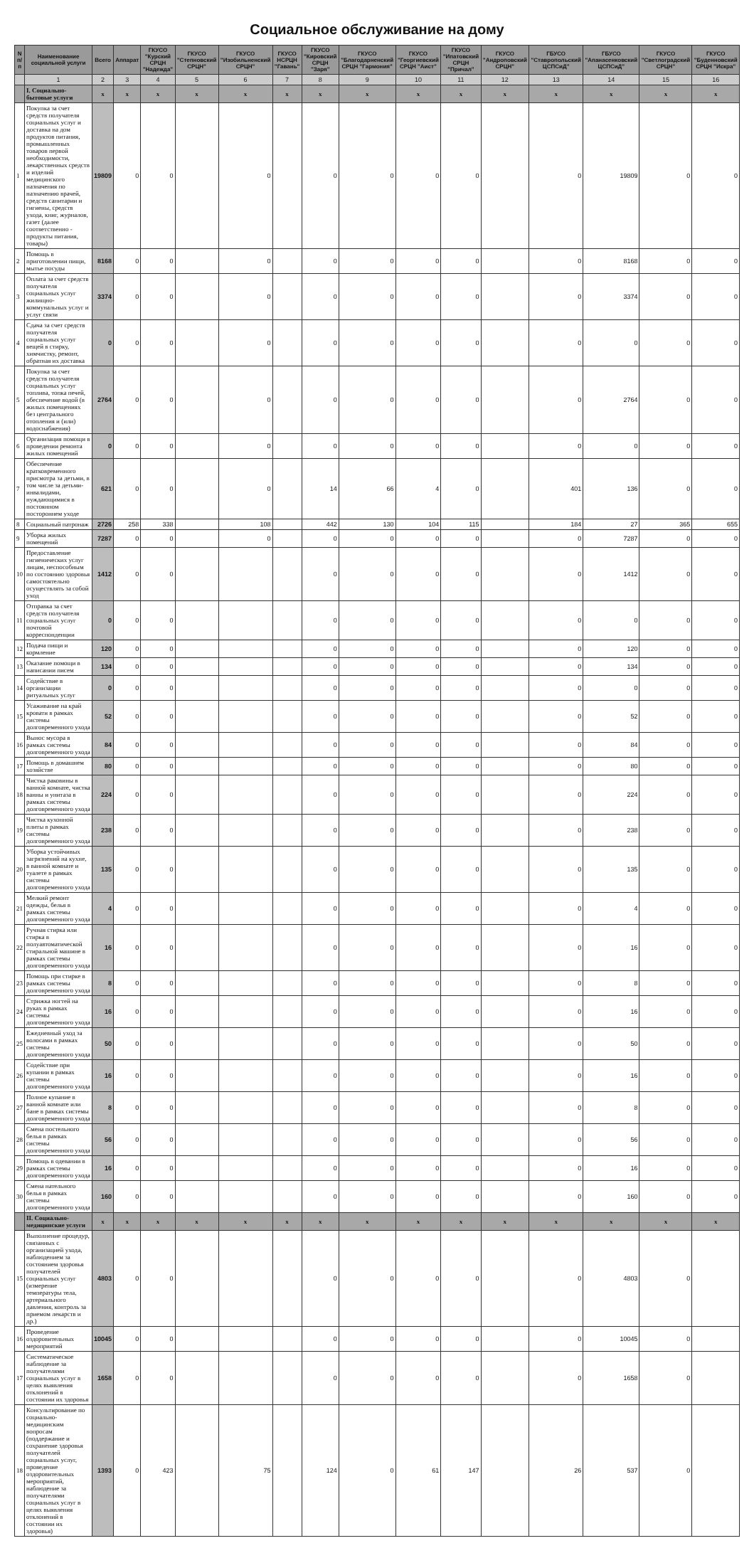Социальное обслуживание на дому
| N п/п | Наименование социальной услуги | Всего | Аппарат | ГКУСО "Курский СРЦН "Надежда" | ГКУСО "Степновский СРЦН" | ГКУСО "Изобильненский СРЦН" | ГКУСО НСРЦН "Гавань" | ГКУСО "Кировский СРЦН "Заря" | ГКУСО "Благодарненский СРЦН "Гармония" | ГКУСО "Георгиевский СРЦН "Аист" | ГКУСО "Ипатовский СРЦН "Причал" | ГКУСО "Андроповский СРЦН" | ГБУСО "Ставропольский ЦСПСиД" | ГБУСО "Апанасенковский ЦСПСиД" | ГКУСО "Светлоградский СРЦН" | ГКУСО "Буденновский СРЦН "Искра" |
| --- | --- | --- | --- | --- | --- | --- | --- | --- | --- | --- | --- | --- | --- | --- | --- | --- |
| | 1 | 2 | 3 | 4 | 5 | 6 | 7 | 8 | 9 | 10 | 11 | 12 | 13 | 14 | 15 | 16 |
| | I. Социально-бытовые услуги | x | x | x | x | x | x | x | x | x | x | x | x | x | x | x |
| 1 | Покупка за счет средств получателя социальных услуг и доставка на дом продуктов питания, промышленных товаров первой необходимости, лекарственных средств и изделий медицинского назначения по назначению врачей, средств санитарии и гигиены, средств ухода, книг, журналов, газет (далее соответственно - продукты питания, товары) | 19809 | 0 | 0 | | 0 | | 0 | 0 | 0 | 0 | | 0 | 19809 | 0 | 0 |
| 2 | Помощь в приготовлении пищи, мытье посуды | 8168 | 0 | 0 | | 0 | | 0 | 0 | 0 | 0 | | 0 | 8168 | 0 | 0 |
| 3 | Оплата за счет средств получателя социальных услуг жилищно-коммунальных услуг и услуг связи | 3374 | 0 | 0 | | 0 | | 0 | 0 | 0 | 0 | | 0 | 3374 | 0 | 0 |
| 4 | Сдача за счет средств получателя социальных услуг вещей в стирку, химчистку, ремонт, обратная их доставка | 0 | 0 | 0 | | 0 | | 0 | 0 | 0 | 0 | | 0 | 0 | 0 | 0 |
| 5 | Покупка за счет средств получателя социальных услуг топлива, топка печей, обеспечение водой (в жилых помещениях без центрального отопления и (или) водоснабжения) | 2764 | 0 | 0 | | 0 | | 0 | 0 | 0 | 0 | | 0 | 2764 | 0 | 0 |
| 6 | Организация помощи в проведении ремонта жилых помещений | 0 | 0 | 0 | | 0 | | 0 | 0 | 0 | 0 | | 0 | 0 | 0 | 0 |
| 7 | Обеспечение кратковременного присмотра за детьми, в том числе за детьми-инвалидами, нуждающимися в постоянном постороннем уходе | 621 | 0 | 0 | | 0 | | 14 | 66 | 4 | 0 | | 401 | 136 | 0 | 0 |
| 8 | Социальный патронаж | 2726 | 258 | 338 | | 108 | | 442 | 130 | 104 | 115 | | 184 | 27 | 365 | 655 |
| 9 | Уборка жилых помещений | 7287 | 0 | 0 | | 0 | | 0 | 0 | 0 | 0 | | 0 | 7287 | 0 | 0 |
| 10 | Предоставление гигиенических услуг лицам, неспособным по состоянию здоровья самостоятельно осуществлять за собой уход | 1412 | 0 | 0 | | | | 0 | 0 | 0 | 0 | | 0 | 1412 | 0 | 0 |
| 11 | Отправка за счет средств получателя социальных услуг почтовой корреспонденции | 0 | 0 | 0 | | | | 0 | 0 | 0 | 0 | | 0 | 0 | 0 | 0 |
| 12 | Подача пищи и кормление | 120 | 0 | 0 | | | | 0 | 0 | 0 | 0 | | 0 | 120 | 0 | 0 |
| 13 | Оказание помощи в написании писем | 134 | 0 | 0 | | | | 0 | 0 | 0 | 0 | | 0 | 134 | 0 | 0 |
| 14 | Содействие в организации ритуальных услуг | 0 | 0 | 0 | | | | 0 | 0 | 0 | 0 | | 0 | 0 | 0 | 0 |
| 15 | Усаживание на край кровати в рамках системы долговременного ухода | 52 | 0 | 0 | | | | 0 | 0 | 0 | 0 | | 0 | 52 | 0 | 0 |
| 16 | Вынос мусора в рамках системы долговременного ухода | 84 | 0 | 0 | | | | 0 | 0 | 0 | 0 | | 0 | 84 | 0 | 0 |
| 17 | Помощь в домашнем хозяйстве | 80 | 0 | 0 | | | | 0 | 0 | 0 | 0 | | 0 | 80 | 0 | 0 |
| 18 | Чистка раковины в ванной комнате, чистка ванны и унитаза в рамках системы долговременного ухода | 224 | 0 | 0 | | | | 0 | 0 | 0 | 0 | | 0 | 224 | 0 | 0 |
| 19 | Чистка кухонной плиты в рамках системы долговременного ухода | 238 | 0 | 0 | | | | 0 | 0 | 0 | 0 | | 0 | 238 | 0 | 0 |
| 20 | Уборка устойчивых загрязнений на кухне, в ванной комнате и туалете в рамках системы долговременного ухода | 135 | 0 | 0 | | | | 0 | 0 | 0 | 0 | | 0 | 135 | 0 | 0 |
| 21 | Мелкий ремонт одежды, белья в рамках системы долговременного ухода | 4 | 0 | 0 | | | | 0 | 0 | 0 | 0 | | 0 | 4 | 0 | 0 |
| 22 | Ручная стирка или стирка в полуавтоматической стиральной машине в рамках системы долговременного ухода | 16 | 0 | 0 | | | | 0 | 0 | 0 | 0 | | 0 | 16 | 0 | 0 |
| 23 | Помощь при стирке в рамках системы долговременного ухода | 8 | 0 | 0 | | | | 0 | 0 | 0 | 0 | | 0 | 8 | 0 | 0 |
| 24 | Стрижка ногтей на руках в рамках системы долговременного ухода | 16 | 0 | 0 | | | | 0 | 0 | 0 | 0 | | 0 | 16 | 0 | 0 |
| 25 | Ежедневный уход за волосами в рамках системы долговременного ухода | 50 | 0 | 0 | | | | 0 | 0 | 0 | 0 | | 0 | 50 | 0 | 0 |
| 26 | Содействие при купании в рамках системы долговременного ухода | 16 | 0 | 0 | | | | 0 | 0 | 0 | 0 | | 0 | 16 | 0 | 0 |
| 27 | Полное купание в ванной комнате или бане в рамках системы долговременного ухода | 8 | 0 | 0 | | | | 0 | 0 | 0 | 0 | | 0 | 8 | 0 | 0 |
| 28 | Смена постельного белья в рамках системы долговременного ухода | 56 | 0 | 0 | | | | 0 | 0 | 0 | 0 | | 0 | 56 | 0 | 0 |
| 29 | Помощь в одевании в рамках системы долговременного ухода | 16 | 0 | 0 | | | | 0 | 0 | 0 | 0 | | 0 | 16 | 0 | 0 |
| 30 | Смена нательного белья в рамках системы долговременного ухода | 160 | 0 | 0 | | | | 0 | 0 | 0 | 0 | | 0 | 160 | 0 | 0 |
| | II. Социально-медицинские услуги | x | x | x | x | x | x | x | x | x | x | x | x | x | x | x |
| 15 | Выполнение процедур, связанных с организацией ухода, наблюдением за состоянием здоровья получателей социальных услуг (измерение температуры тела, артериального давления, контроль за приемом лекарств и др.) | 4803 | 0 | 0 | | | | 0 | 0 | 0 | 0 | | 0 | 4803 | 0 | |
| 16 | Проведение оздоровительных мероприятий | 10045 | 0 | 0 | | | | 0 | 0 | 0 | 0 | | 0 | 10045 | 0 | |
| 17 | Систематическое наблюдение за получателями социальных услуг в целях выявления отклонений в состоянии их здоровья | 1658 | 0 | 0 | | | | 0 | 0 | 0 | 0 | | 0 | 1658 | 0 | |
| 18 | Консультирование по социально-медицинским вопросам (поддержание и сохранение здоровья получателей социальных услуг, проведение оздоровительных мероприятий, наблюдение за получателями социальных услуг в целях выявления отклонений в состоянии их здоровья) | 1393 | 0 | 423 | | 75 | | 124 | 0 | 61 | 147 | | 26 | 537 | 0 | |